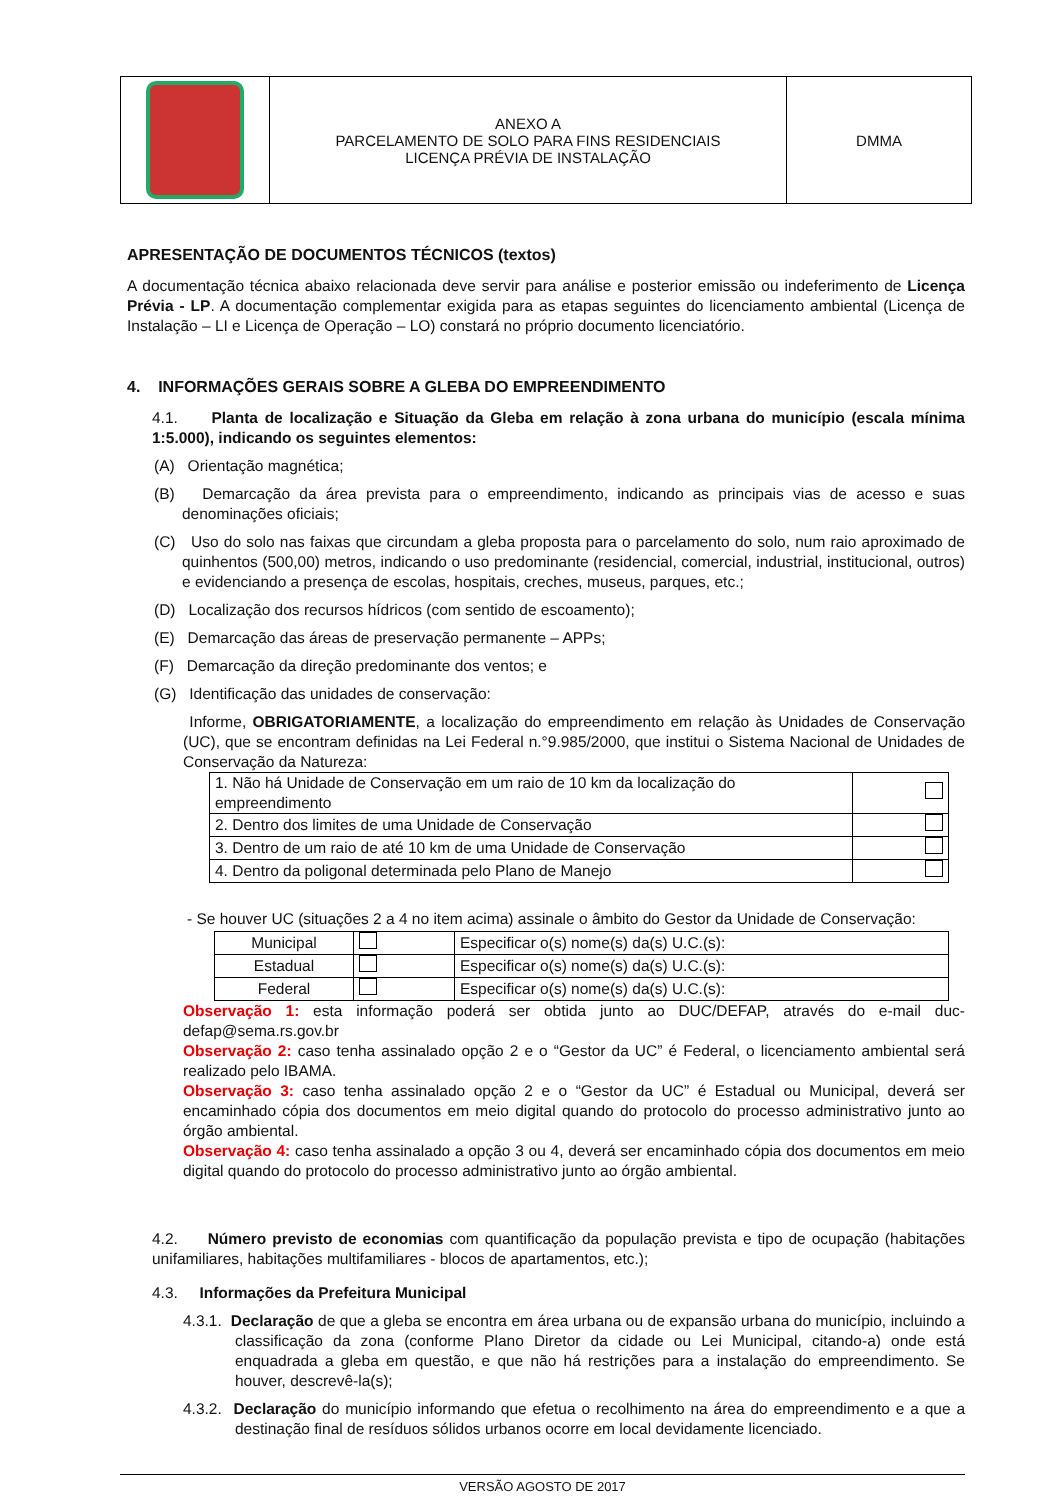| | ANEXO A PARCELAMENTO DE SOLO PARA FINS RESIDENCIAIS LICENÇA PRÉVIA DE INSTALAÇÃO | DMMA |
APRESENTAÇÃO DE DOCUMENTOS TÉCNICOS (textos)
A documentação técnica abaixo relacionada deve servir para análise e posterior emissão ou indeferimento de Licença Prévia - LP. A documentação complementar exigida para as etapas seguintes do licenciamento ambiental (Licença de Instalação – LI e Licença de Operação – LO) constará no próprio documento licenciatório.
4. INFORMAÇÕES GERAIS SOBRE A GLEBA DO EMPREENDIMENTO
4.1. Planta de localização e Situação da Gleba em relação à zona urbana do município (escala mínima 1:5.000), indicando os seguintes elementos:
(A) Orientação magnética;
(B) Demarcação da área prevista para o empreendimento, indicando as principais vias de acesso e suas denominações oficiais;
(C) Uso do solo nas faixas que circundam a gleba proposta para o parcelamento do solo, num raio aproximado de quinhentos (500,00) metros, indicando o uso predominante (residencial, comercial, industrial, institucional, outros) e evidenciando a presença de escolas, hospitais, creches, museus, parques, etc.;
(D) Localização dos recursos hídricos (com sentido de escoamento);
(E) Demarcação das áreas de preservação permanente – APPs;
(F) Demarcação da direção predominante dos ventos; e
(G) Identificação das unidades de conservação:
Informe, OBRIGATORIAMENTE, a localização do empreendimento em relação às Unidades de Conservação (UC), que se encontram definidas na Lei Federal n.°9.985/2000, que institui o Sistema Nacional de Unidades de Conservação da Natureza:
| 1. Não há Unidade de Conservação em um raio de 10 km da localização do empreendimento | |
| 2. Dentro dos limites de uma Unidade de Conservação | |
| 3. Dentro de um raio de até 10 km de uma Unidade de Conservação | |
| 4. Dentro da poligonal determinada pelo Plano de Manejo | |
- Se houver UC (situações 2 a 4 no item acima) assinale o âmbito do Gestor da Unidade de Conservação:
| Municipal | | Especificar o(s) nome(s) da(s) U.C.(s): |
| Estadual | | Especificar o(s) nome(s) da(s) U.C.(s): |
| Federal | | Especificar o(s) nome(s) da(s) U.C.(s): |
Observação 1: esta informação poderá ser obtida junto ao DUC/DEFAP, através do e-mail duc-defap@sema.rs.gov.br
Observação 2: caso tenha assinalado opção 2 e o “Gestor da UC” é Federal, o licenciamento ambiental será realizado pelo IBAMA.
Observação 3: caso tenha assinalado opção 2 e o “Gestor da UC” é Estadual ou Municipal, deverá ser encaminhado cópia dos documentos em meio digital quando do protocolo do processo administrativo junto ao órgão ambiental.
Observação 4: caso tenha assinalado a opção 3 ou 4, deverá ser encaminhado cópia dos documentos em meio digital quando do protocolo do processo administrativo junto ao órgão ambiental.
4.2. Número previsto de economias com quantificação da população prevista e tipo de ocupação (habitações unifamiliares, habitações multifamiliares - blocos de apartamentos, etc.);
4.3. Informações da Prefeitura Municipal
4.3.1. Declaração de que a gleba se encontra em área urbana ou de expansão urbana do município, incluindo a classificação da zona (conforme Plano Diretor da cidade ou Lei Municipal, citando-a) onde está enquadrada a gleba em questão, e que não há restrições para a instalação do empreendimento. Se houver, descrevê-la(s);
4.3.2. Declaração do município informando que efetua o recolhimento na área do empreendimento e a que a destinação final de resíduos sólidos urbanos ocorre em local devidamente licenciado.
VERSÃO AGOSTO DE 2017